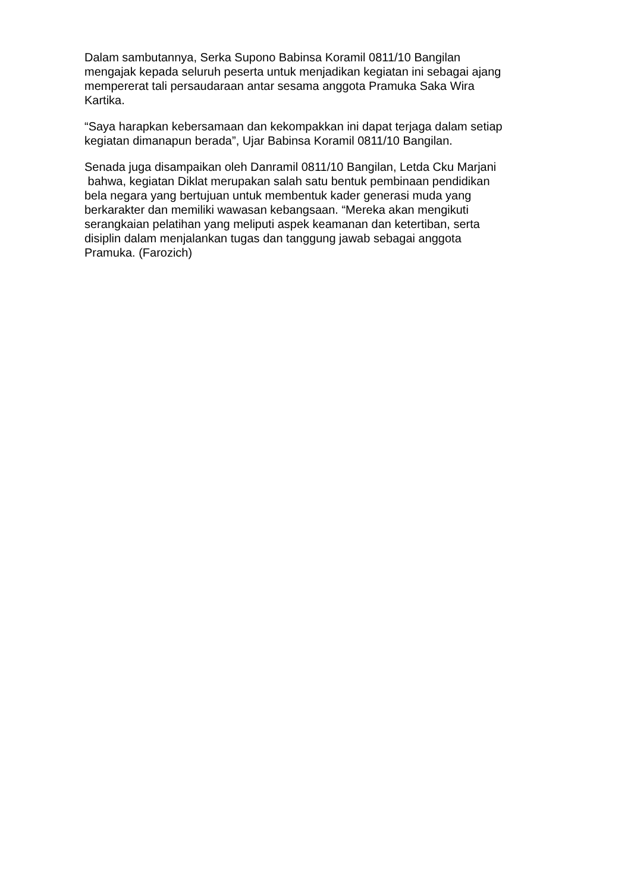Dalam sambutannya, Serka Supono Babinsa Koramil 0811/10 Bangilan
mengajak kepada seluruh peserta untuk menjadikan kegiatan ini sebagai ajang
mempererat tali persaudaraan antar sesama anggota Pramuka Saka Wira
Kartika.
“Saya harapkan kebersamaan dan kekompakkan ini dapat terjaga dalam setiap
kegiatan dimanapun berada”, Ujar Babinsa Koramil 0811/10 Bangilan.
Senada juga disampaikan oleh Danramil 0811/10 Bangilan, Letda Cku Marjani
bahwa, kegiatan Diklat merupakan salah satu bentuk pembinaan pendidikan
bela negara yang bertujuan untuk membentuk kader generasi muda yang
berkarakter dan memiliki wawasan kebangsaan. “Mereka akan mengikuti
serangkaian pelatihan yang meliputi aspek keamanan dan ketertiban, serta
disiplin dalam menjalankan tugas dan tanggung jawab sebagai anggota
Pramuka. (Farozich)